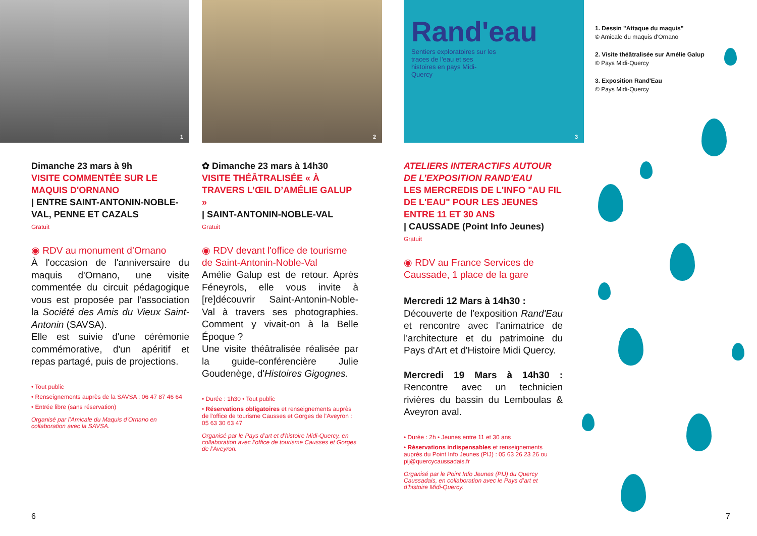1
Dimanche 23 mars à 9h
VISITE COMMENTÉE SUR LE MAQUIS D'ORNANO
| ENTRE SAINT-ANTONIN-NOBLE-VAL, PENNE ET CAZALS
Gratuit
◉ RDV au monument d’Ornano
À l'occasion de l'anniversaire du maquis d'Ornano, une visite commentée du circuit pédagogique vous est proposée par l'association la Société des Amis du Vieux Saint-Antonin (SAVSA).
Elle est suivie d'une cérémonie commémorative, d'un apéritif et repas partagé, puis de projections.
• Tout public
• Renseignements auprès de la SAVSA : 06 47 87 46 64
• Entrée libre (sans réservation)
Organisé par l’Amicale du Maquis d’Ornano en collaboration avec la SAVSA.
2
✿ Dimanche 23 mars à 14h30
VISITE THÉÂTRALISÉE « À TRAVERS L’ŒIL D’AMÉLIE GALUP »
| SAINT-ANTONIN-NOBLE-VAL
Gratuit
◉ RDV devant l'office de tourisme de Saint-Antonin-Noble-Val
Amélie Galup est de retour. Après Féneyrols, elle vous invite à [re]découvrir Saint-Antonin-Noble-Val à travers ses photographies. Comment y vivait-on à la Belle Époque ?
Une visite théâtralisée réalisée par la guide-conférencière Julie Goudenège, d'Histoires Gigognes.
• Durée : 1h30 • Tout public
• Réservations obligatoires et renseignements auprès de l'office de tourisme Causses et Gorges de l'Aveyron : 05 63 30 63 47
Organisé par le Pays d’art et d’histoire Midi-Quercy, en collaboration avec l’office de tourisme Causses et Gorges de l’Aveyron.
Rand'eau
Sentiers exploratoires sur les traces de l'eau et ses histoires en pays Midi-Quercy
3
ATELIERS INTERACTIFS AUTOUR DE L’EXPOSITION RAND'EAU
LES MERCREDIS DE L'INFO "AU FIL DE L'EAU" POUR LES JEUNES ENTRE 11 ET 30 ANS
| CAUSSADE (Point Info Jeunes)
Gratuit
◉ RDV au France Services de Caussade, 1 place de la gare
Mercredi 12 Mars à 14h30 :
Découverte de l'exposition Rand'Eau et rencontre avec l'animatrice de l'architecture et du patrimoine du Pays d'Art et d'Histoire Midi Quercy.
Mercredi 19 Mars à 14h30 : Rencontre avec un technicien rivières du bassin du Lemboulas & Aveyron aval.
• Durée : 2h • Jeunes entre 11 et 30 ans
• Réservations indispensables et renseignements auprès du Point Info Jeunes (PIJ) : 05 63 26 23 26 ou pij@quercycaussadais.fr
Organisé par le Point Info Jeunes (PIJ) du Quercy Caussadais, en collaboration avec le Pays d’art et d’histoire Midi-Quercy.
1. Dessin "Attaque du maquis"
© Amicale du maquis d'Ornano
2. Visite théâtralisée sur Amélie Galup
© Pays Midi-Quercy
3. Exposition Rand'Eau
© Pays Midi-Quercy
6 7